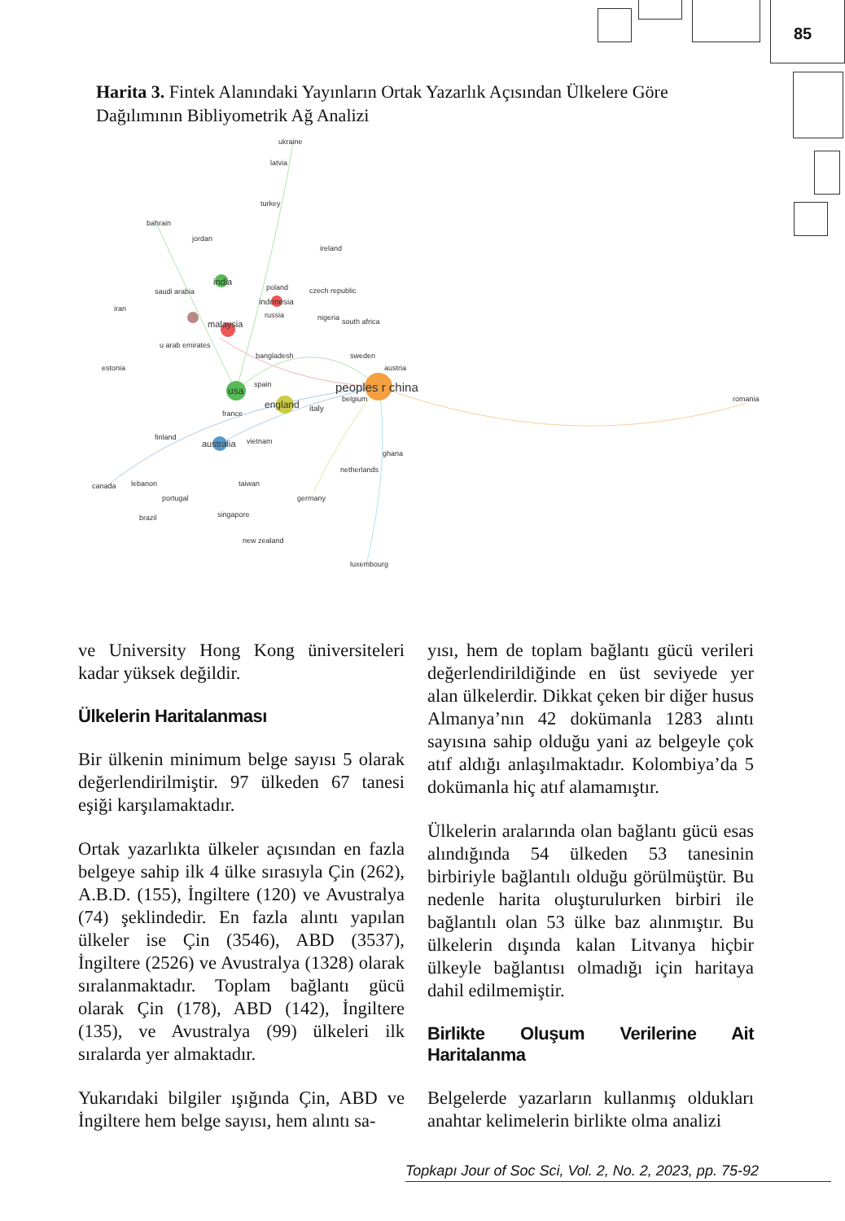85
Harita 3. Fintek Alanındaki Yayınların Ortak Yazarlık Açısından Ülkelere Göre Dağılımının Bibliyometrik Ağ Analizi
ukraine
latvia
turkey
bahrain
jordan
ireland
saudi arabia
iran
czech republic
nigeria
south africa
u arab emirates
bangladesh
sweden
estonia
austria
belgium
romania
finland
vietnam
ghana
netherlands
canada
lebanon
portugal
brazil
singapore
new zealand
luxembourg
peoples r china
usa
england
italy
australia
malaysia
india
indonesia
poland
russia
spain
france
taiwan
germany
ve University Hong Kong üniversiteleri kadar yüksek değildir.
Ülkelerin Haritalanması
Bir ülkenin minimum belge sayısı 5 olarak değerlendirilmiştir. 97 ülkeden 67 tanesi eşiği karşılamaktadır.
Ortak yazarlıkta ülkeler açısından en fazla belgeye sahip ilk 4 ülke sırasıyla Çin (262), A.B.D. (155), İngiltere (120) ve Avustralya (74) şeklindedir. En fazla alıntı yapılan ülkeler ise Çin (3546), ABD (3537), İngiltere (2526) ve Avustralya (1328) olarak sıralanmaktadır. Toplam bağlantı gücü olarak Çin (178), ABD (142), İngiltere (135), ve Avustralya (99) ülkeleri ilk sıralarda yer almaktadır.
Yukarıdaki bilgiler ışığında Çin, ABD ve İngiltere hem belge sayısı, hem alıntı sa-
yısı, hem de toplam bağlantı gücü verileri değerlendirildiğinde en üst seviyede yer alan ülkelerdir. Dikkat çeken bir diğer husus Almanya’nın 42 dokümanla 1283 alıntı sayısına sahip olduğu yani az belgeyle çok atıf aldığı anlaşılmaktadır. Kolombiya’da 5 dokümanla hiç atıf alamamıştır.
Ülkelerin aralarında olan bağlantı gücü esas alındığında 54 ülkeden 53 tanesinin birbiriyle bağlantılı olduğu görülmüştür. Bu nedenle harita oluşturulurken birbiri ile bağlantılı olan 53 ülke baz alınmıştır. Bu ülkelerin dışında kalan Litvanya hiçbir ülkeyle bağlantısı olmadığı için haritaya dahil edilmemiştir.
Birlikte Oluşum Verilerine Ait Haritalanma
Belgelerde yazarların kullanmış oldukları anahtar kelimelerin birlikte olma analizi
Topkapı Jour of Soc Sci, Vol. 2, No. 2, 2023, pp. 75-92